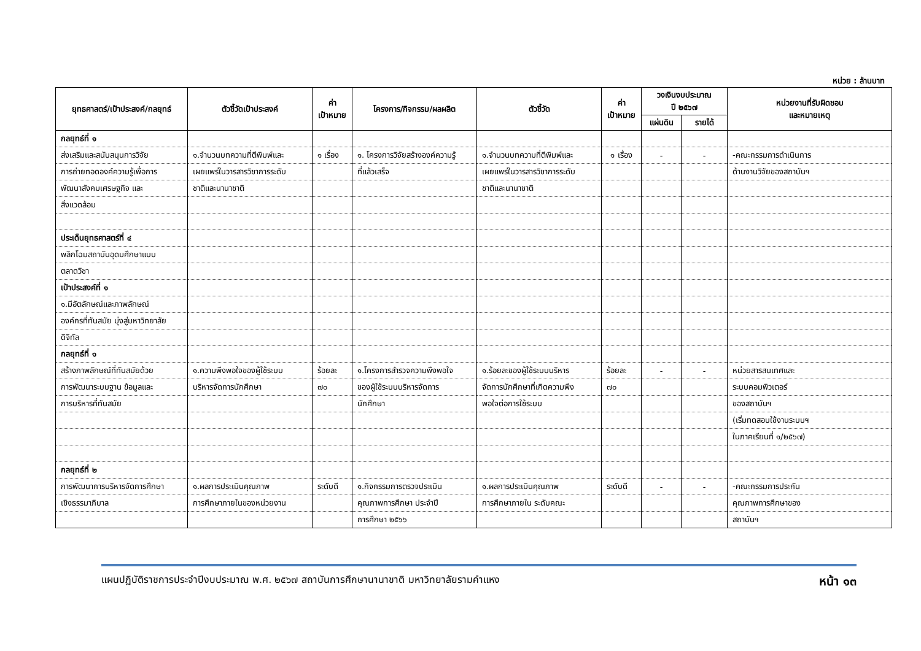หน่วย : ล้านบาท
| ยุทธศาสตร์/เป้าประสงค์/กลยุทธ์ | ตัวชี้วัดเป้าประสงค์ | ค่า เป้าหมาย | โครงการ/กิจกรรม/ผลผลิต | ตัวชี้วัด | ค่า เป้าหมาย | วงเงินงบประมาณ ปี ๒๕๖๗ | | หน่วยงานที่รับผิดชอบ และหมายเหตุ |
| --- | --- | --- | --- | --- | --- | --- | --- | --- |
| | | | | | | แผ่นดิน | รายได้ | |
| กลยุทธ์ที่ ๑ | | | | | | | | |
| ส่งเสริมและสนับสนุนการวิจัย | ๑.จำนวนบทความที่ตีพิมพ์และ | ๑ เรื่อง | ๑. โครงการวิจัยสร้างองค์ความรู้ | ๑.จำนวนบทความที่ตีพิมพ์และ | ๑ เรื่อง | - | - | -คณะกรรมการดำเนินการ |
| การถ่ายทอดองค์ความรู้เพื่อการ | เผยแพร่ในวารสารวิชาการระดับ | | ที่แล้วเสร็จ | เผยแพร่ในวารสารวิชาการระดับ | | | | ด้านงานวิจัยของสถาบันฯ |
| พัฒนาสังคมเศรษฐกิจ และ | ชาติและนานาชาติ | | | ชาติและนานาชาติ | | | | |
| สิ่งแวดล้อม | | | | | | | | |
| ประเด็นยุทธศาสตร์ที่ ๔ | | | | | | | | |
| พลิกโฉมสถาบันอุดมศึกษาแบบ | | | | | | | | |
| ตลาดวิชา | | | | | | | | |
| เป้าประสงค์ที่ ๑ | | | | | | | | |
| ๑.มีอัตลักษณ์และภาพลักษณ์ | | | | | | | | |
| องค์กรที่ทันสมัย มุ่งสู่มหาวิทยาลัย | | | | | | | | |
| ดิจิทัล | | | | | | | | |
| กลยุทธ์ที่ ๑ | | | | | | | | |
| สร้างภาพลักษณ์ที่ทันสมัยด้วย | ๑.ความพึงพอใจของผู้ใช้ระบบ | ร้อยละ | ๑.โครงการสำรวจความพึงพอใจ | ๑.ร้อยละของผู้ใช้ระบบบริหาร | ร้อยละ | - | - | หน่วยสารสนเทศและ |
| การพัฒนาระบบฐาน ข้อมูลและ | บริหารจัดการนักศึกษา | ๗๐ | ของผู้ใช้ระบบบริหารจัดการ | จัดการนักศึกษาที่เกิดความพึง | ๗๐ | | | ระบบคอมพิวเตอร์ |
| การบริหารที่ทันสมัย | | | นักศึกษา | พอใจต่อการใช้ระบบ | | | | ของสถาบันฯ |
| | | | | | | | | (เริ่มทดสอบใช้งานระบบฯ |
| | | | | | | | | ในภาคเรียนที่ ๑/๒๕๖๗) |
| กลยุทธ์ที่ ๒ | | | | | | | | |
| การพัฒนาการบริหารจัดการศึกษา | ๑.ผลการประเมินคุณภาพ | ระดับดี | ๑.กิจกรรมการตรวจประเมิน | ๑.ผลการประเมินคุณภาพ | ระดับดี | - | - | -คณะกรรมการประกัน |
| เชิงธรรมาภิบาล | การศึกษาภายในของหน่วยงาน | | คุณภาพการศึกษา ประจำปี | การศึกษาภายใน ระดับคณะ | | | | คุณภาพการศึกษาของ |
| | | | การศึกษา ๒๕๖๖ | | | | | สถาบันฯ |
แผนปฏิบัติราชการประจำปีงบประมาณ พ.ศ. ๒๕๖๗ สถาบันการศึกษานานาชาติ มหาวิทยาลัยรามคำแหง หน้า ๑๓